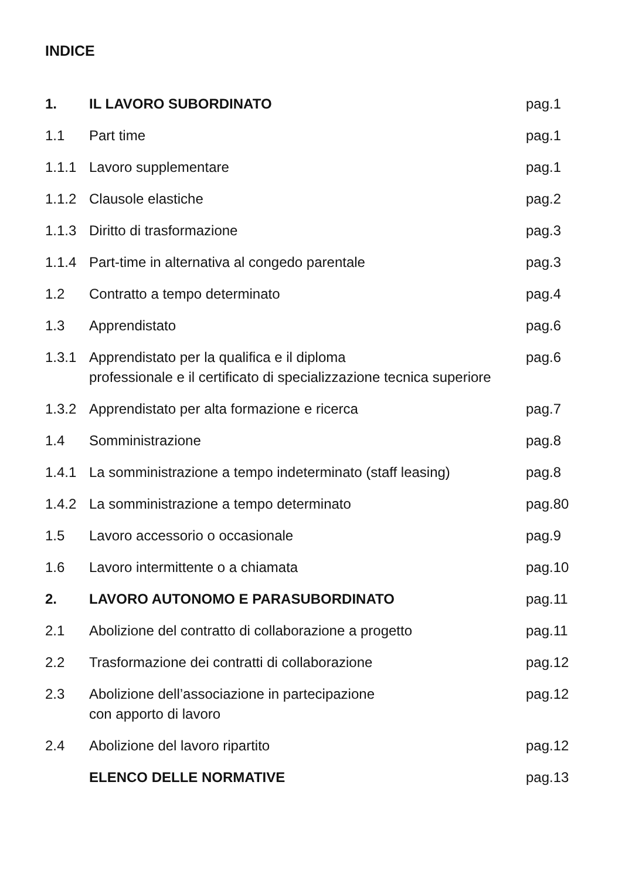INDICE
| 1. | IL LAVORO SUBORDINATO | pag.1 |
| 1.1 | Part time | pag.1 |
| 1.1.1 | Lavoro supplementare | pag.1 |
| 1.1.2 | Clausole elastiche | pag.2 |
| 1.1.3 | Diritto di trasformazione | pag.3 |
| 1.1.4 | Part-time in alternativa al congedo parentale | pag.3 |
| 1.2 | Contratto a tempo determinato | pag.4 |
| 1.3 | Apprendistato | pag.6 |
| 1.3.1 | Apprendistato per la qualifica e il diploma professionale e il certificato di specializzazione tecnica superiore | pag.6 |
| 1.3.2 | Apprendistato per alta formazione e ricerca | pag.7 |
| 1.4 | Somministrazione | pag.8 |
| 1.4.1 | La somministrazione a tempo indeterminato (staff leasing) | pag.8 |
| 1.4.2 | La somministrazione a tempo determinato | pag.80 |
| 1.5 | Lavoro accessorio o occasionale | pag.9 |
| 1.6 | Lavoro intermittente o a chiamata | pag.10 |
| 2. | LAVORO AUTONOMO E PARASUBORDINATO | pag.11 |
| 2.1 | Abolizione del contratto di collaborazione a progetto | pag.11 |
| 2.2 | Trasformazione dei contratti di collaborazione | pag.12 |
| 2.3 | Abolizione dell’associazione in partecipazione con apporto di lavoro | pag.12 |
| 2.4 | Abolizione del lavoro ripartito | pag.12 |
| | ELENCO DELLE NORMATIVE | pag.13 |